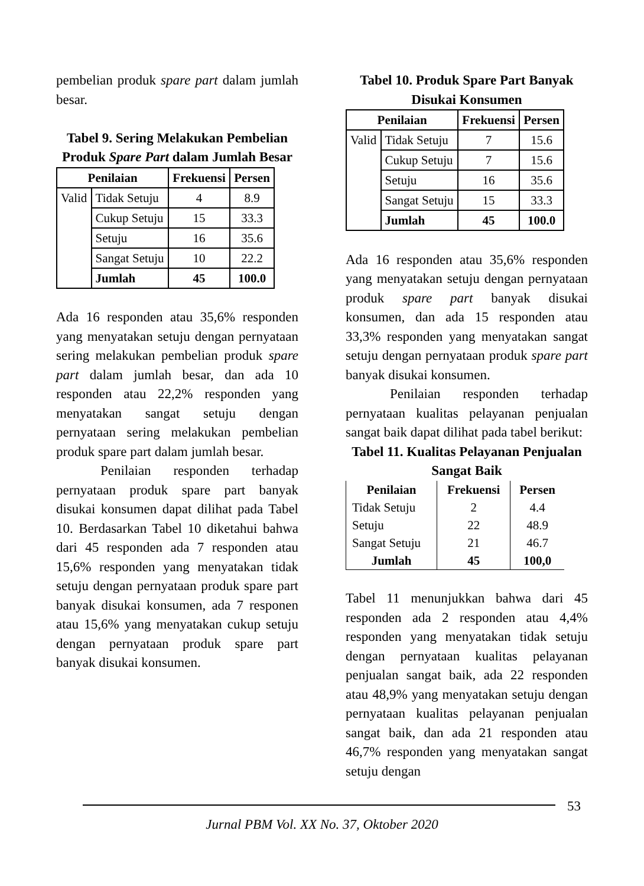pembelian produk spare part dalam jumlah besar.
Tabel 9. Sering Melakukan Pembelian Produk Spare Part dalam Jumlah Besar
| Penilaian | | Frekuensi | Persen |
| --- | --- | --- | --- |
| Valid | Tidak Setuju | 4 | 8.9 |
| | Cukup Setuju | 15 | 33.3 |
| | Setuju | 16 | 35.6 |
| | Sangat Setuju | 10 | 22.2 |
| | Jumlah | 45 | 100.0 |
Ada 16 responden atau 35,6% responden yang menyatakan setuju dengan pernyataan sering melakukan pembelian produk spare part dalam jumlah besar, dan ada 10 responden atau 22,2% responden yang menyatakan sangat setuju dengan pernyataan sering melakukan pembelian produk spare part dalam jumlah besar.
Penilaian responden terhadap pernyataan produk spare part banyak disukai konsumen dapat dilihat pada Tabel 10. Berdasarkan Tabel 10 diketahui bahwa dari 45 responden ada 7 responden atau 15,6% responden yang menyatakan tidak setuju dengan pernyataan produk spare part banyak disukai konsumen, ada 7 responen atau 15,6% yang menyatakan cukup setuju dengan pernyataan produk spare part banyak disukai konsumen.
Tabel 10. Produk Spare Part Banyak Disukai Konsumen
| Penilaian | | Frekuensi | Persen |
| --- | --- | --- | --- |
| Valid | Tidak Setuju | 7 | 15.6 |
| | Cukup Setuju | 7 | 15.6 |
| | Setuju | 16 | 35.6 |
| | Sangat Setuju | 15 | 33.3 |
| | Jumlah | 45 | 100.0 |
Ada 16 responden atau 35,6% responden yang menyatakan setuju dengan pernyataan produk spare part banyak disukai konsumen, dan ada 15 responden atau 33,3% responden yang menyatakan sangat setuju dengan pernyataan produk spare part banyak disukai konsumen.
Penilaian responden terhadap pernyataan kualitas pelayanan penjualan sangat baik dapat dilihat pada tabel berikut:
Tabel 11. Kualitas Pelayanan Penjualan Sangat Baik
| Penilaian | Frekuensi | Persen |
| --- | --- | --- |
| Tidak Setuju | 2 | 4.4 |
| Setuju | 22 | 48.9 |
| Sangat Setuju | 21 | 46.7 |
| Jumlah | 45 | 100,0 |
Tabel 11 menunjukkan bahwa dari 45 responden ada 2 responden atau 4,4% responden yang menyatakan tidak setuju dengan pernyataan kualitas pelayanan penjualan sangat baik, ada 22 responden atau 48,9% yang menyatakan setuju dengan pernyataan kualitas pelayanan penjualan sangat baik, dan ada 21 responden atau 46,7% responden yang menyatakan sangat setuju dengan
53
Jurnal PBM Vol. XX No. 37, Oktober 2020